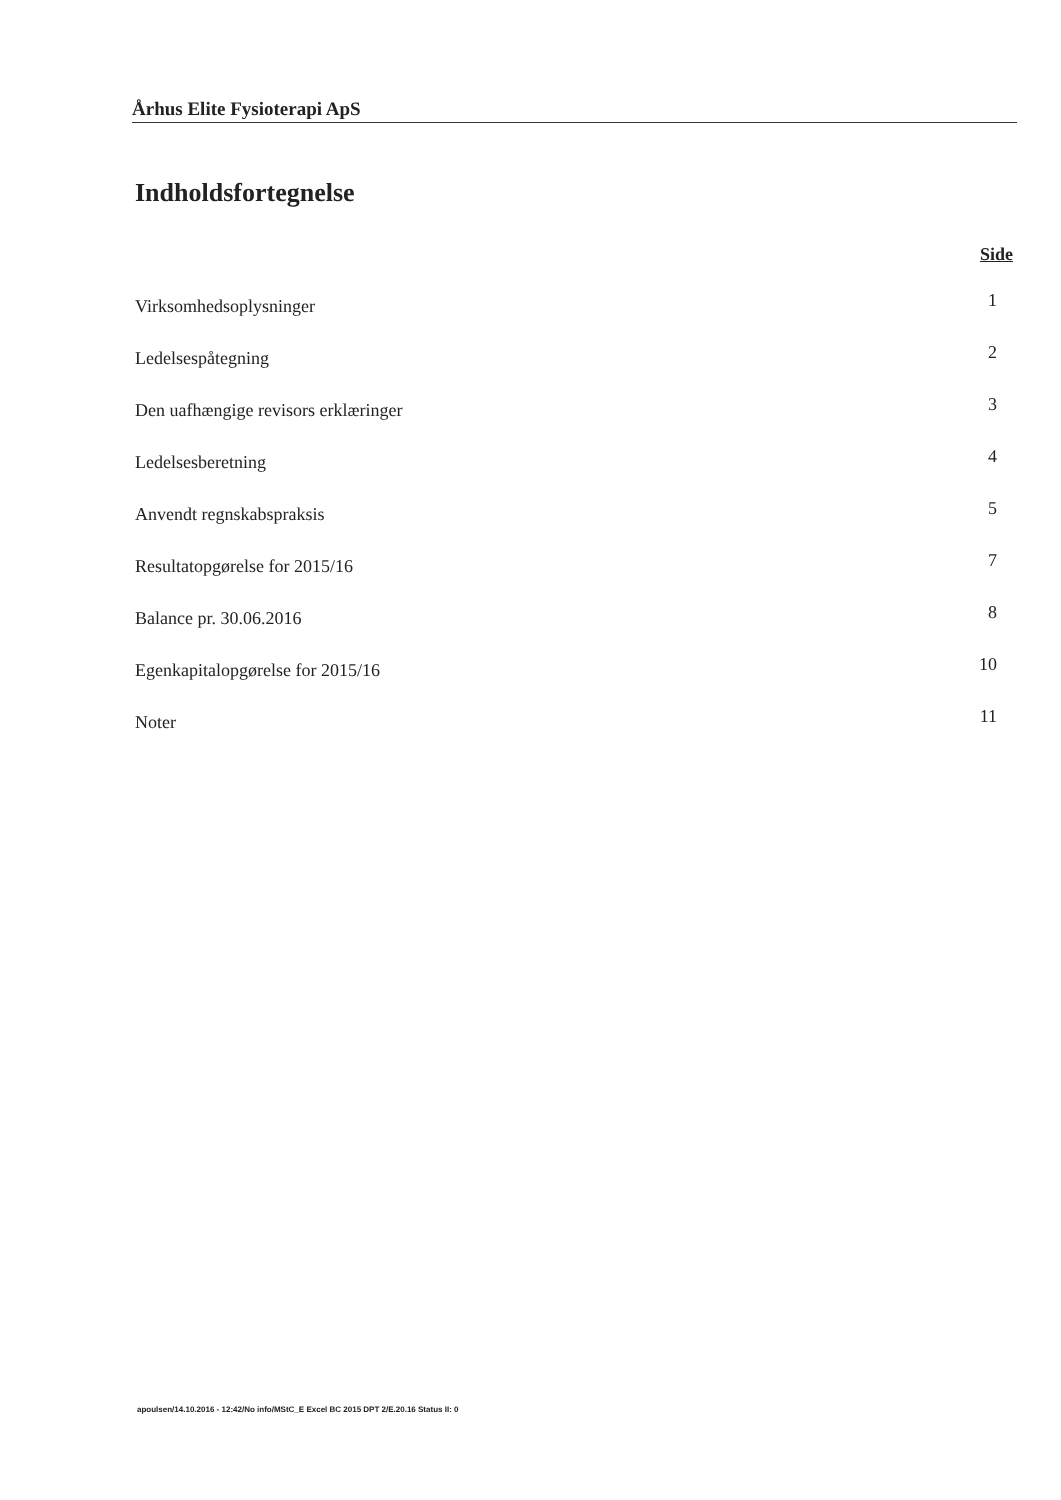Århus Elite Fysioterapi ApS
Indholdsfortegnelse
Side
Virksomhedsoplysninger 1
Ledelsespåtegning 2
Den uafhængige revisors erklæringer 3
Ledelsesberetning 4
Anvendt regnskabspraksis 5
Resultatopgørelse for 2015/16 7
Balance pr. 30.06.2016 8
Egenkapitalopgørelse for 2015/16 10
Noter 11
apoulsen/14.10.2016 - 12:42/No info/MStC_E Excel BC 2015 DPT 2/E.20.16 Status II: 0